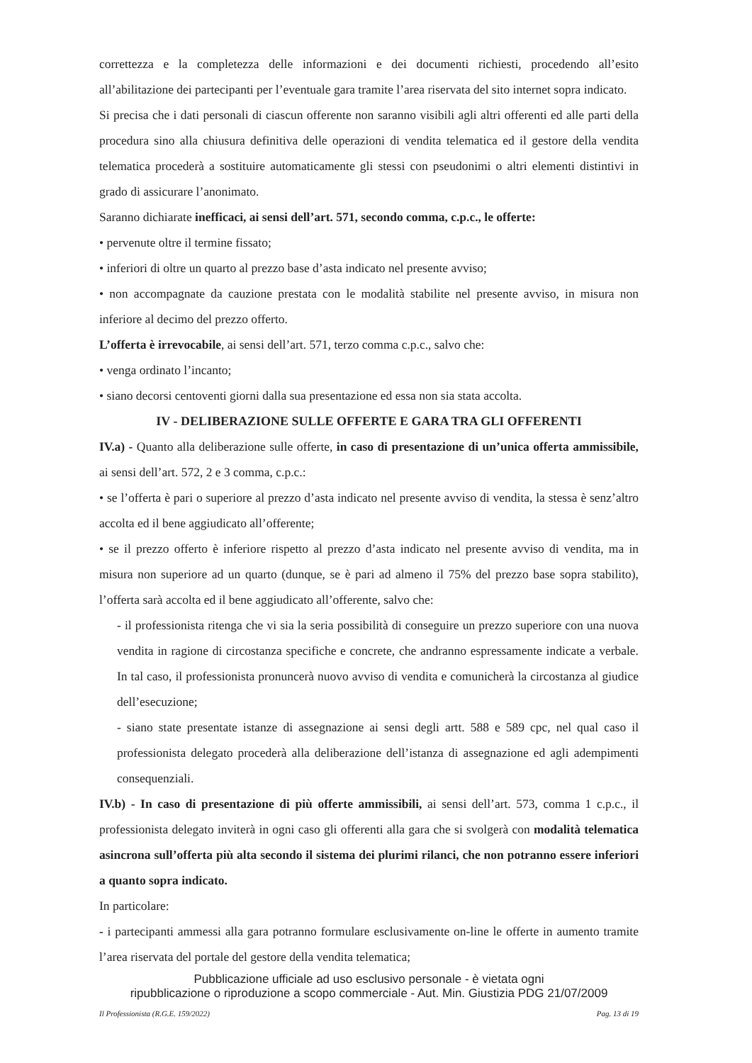correttezza e la completezza delle informazioni e dei documenti richiesti, procedendo all’esito all’abilitazione dei partecipanti per l’eventuale gara tramite l’area riservata del sito internet sopra indicato.
Si precisa che i dati personali di ciascun offerente non saranno visibili agli altri offerenti ed alle parti della procedura sino alla chiusura definitiva delle operazioni di vendita telematica ed il gestore della vendita telematica procederà a sostituire automaticamente gli stessi con pseudonimi o altri elementi distintivi in grado di assicurare l’anonimato.
Saranno dichiarate inefficaci, ai sensi dell’art. 571, secondo comma, c.p.c., le offerte:
• pervenute oltre il termine fissato;
• inferiori di oltre un quarto al prezzo base d’asta indicato nel presente avviso;
• non accompagnate da cauzione prestata con le modalità stabilite nel presente avviso, in misura non inferiore al decimo del prezzo offerto.
L’offerta è irrevocabile, ai sensi dell’art. 571, terzo comma c.p.c., salvo che:
• venga ordinato l’incanto;
• siano decorsi centoventi giorni dalla sua presentazione ed essa non sia stata accolta.
IV - DELIBERAZIONE SULLE OFFERTE E GARA TRA GLI OFFERENTI
IV.a) - Quanto alla deliberazione sulle offerte, in caso di presentazione di un’unica offerta ammissibile, ai sensi dell’art. 572, 2 e 3 comma, c.p.c.:
• se l’offerta è pari o superiore al prezzo d’asta indicato nel presente avviso di vendita, la stessa è senz’altro accolta ed il bene aggiudicato all’offerente;
• se il prezzo offerto è inferiore rispetto al prezzo d’asta indicato nel presente avviso di vendita, ma in misura non superiore ad un quarto (dunque, se è pari ad almeno il 75% del prezzo base sopra stabilito), l’offerta sarà accolta ed il bene aggiudicato all’offerente, salvo che:
- il professionista ritenga che vi sia la seria possibilità di conseguire un prezzo superiore con una nuova vendita in ragione di circostanza specifiche e concrete, che andranno espressamente indicate a verbale. In tal caso, il professionista pronuncerà nuovo avviso di vendita e comunicherà la circostanza al giudice dell’esecuzione;
- siano state presentate istanze di assegnazione ai sensi degli artt. 588 e 589 cpc, nel qual caso il professionista delegato procederà alla deliberazione dell’istanza di assegnazione ed agli adempimenti consequenziali.
IV.b) - In caso di presentazione di più offerte ammissibili, ai sensi dell’art. 573, comma 1 c.p.c., il professionista delegato inviterà in ogni caso gli offerenti alla gara che si svolgerà con modalità telematica asincrona sull’offerta più alta secondo il sistema dei plurimi rilanci, che non potranno essere inferiori a quanto sopra indicato.
In particolare:
- i partecipanti ammessi alla gara potranno formulare esclusivamente on-line le offerte in aumento tramite l’area riservata del portale del gestore della vendita telematica;
Pubblicazione ufficiale ad uso esclusivo personale - è vietata ogni
ripubblicazione o riproduzione a scopo commerciale - Aut. Min. Giustizia PDG 21/07/2009
Il Professionista (R.G.E. 159/2022) Pag. 13 di 19